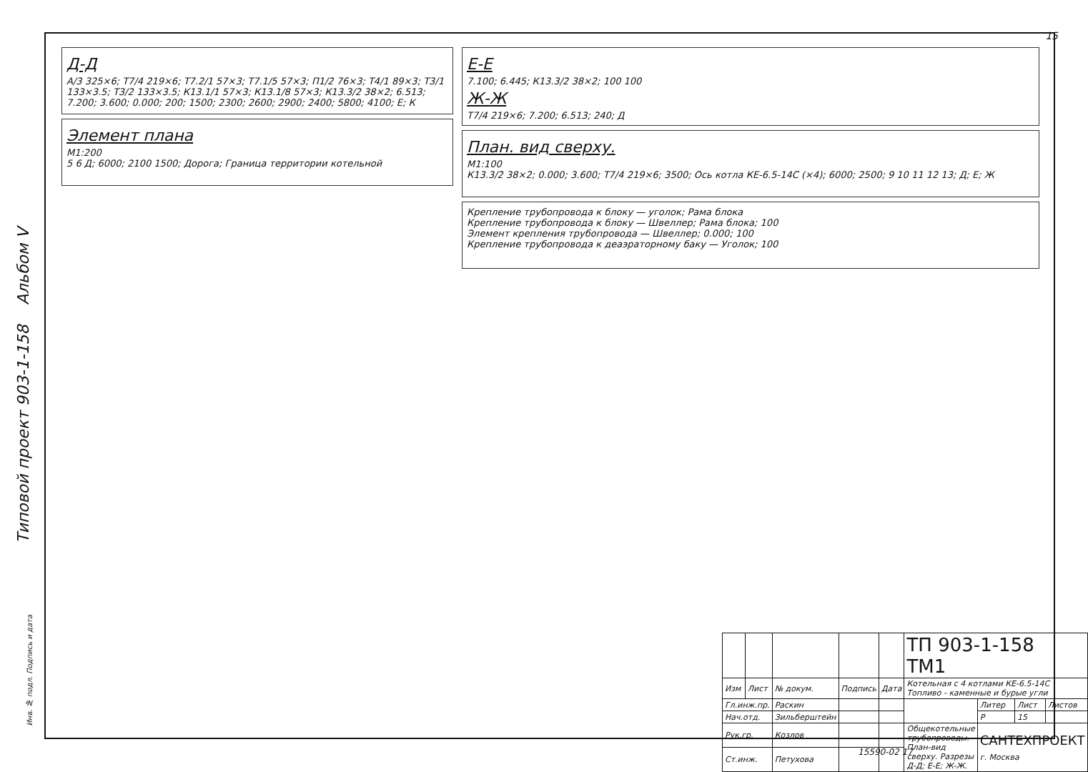15
Типовой проект 903-1-158 Альбом V
Д-Д
А/3 325×6; Т7/4 219×6; Т7.2/1 57×3; Т7.1/5 57×3; П1/2 76×3; Т4/1 89×3; Т3/1 133×3.5; Т3/2 133×3.5; К13.1/1 57×3; К13.1/8 57×3; К13.3/2 38×2; 6.513; 7.200; 3.600; 0.000; 200; 1500; 2300; 2600; 2900; 2400; 5800; 4100; Е; К
Элемент плана
М1:200
5 6 Д; 6000; 2100 1500; Дорога; Граница территории котельной
Е-Е
7.100; 6.445; К13.3/2 38×2; 100 100
Ж-Ж
Т7/4 219×6; 7.200; 6.513; 240; Д
План. вид сверху.
М1:100
К13.3/2 38×2; 0.000; 3.600; Т7/4 219×6; 3500; Ось котла КЕ-6.5-14С (×4); 6000; 2500; 9 10 11 12 13; Д; Е; Ж
Крепление трубопровода к блоку — уголок; Рама блока
Крепление трубопровода к блоку — Швеллер; Рама блока; 100
Элемент крепления трубопровода — Швеллер; 0.000; 100
Крепление трубопровода к деаэраторному баку — Уголок; 100
| | | | | | ТП 903-1-158 ТМ1 | | | |
| Изм | Лист | № докум. | Подпись | Дата | Котельная с 4 котлами КЕ-6.5-14С Топливо - каменные и бурые угли | | | |
| Гл.инж.пр. | | Раскин | | | | Литер | Лист | Листов |
| Нач.отд. | | Зильберштейн | | | | Р | 15 | |
| Рук.гр. | | Козлов | | | Общекотельные трубопроводы. План-вид сверху. Разрезы Д-Д; Е-Е; Ж-Ж. | САНТЕХПРОЕКТ г. Москва | | |
| Ст.инж. | | Петухова | | | | | | |
15590-02 17
Инв. № подл. Подпись и дата